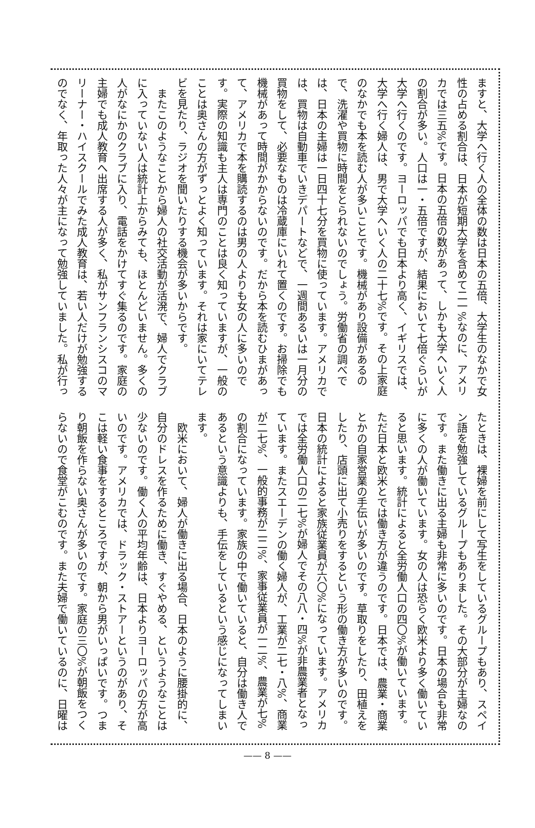ますと、大学へ行く人の全体の数は日本の五倍、大学生のなかで女性の占める割合は、日本が短期大学を含めて二一%なのに、アメリカでは三五%です。日本の五倍の数があって、しかも大学へいく人の割合が多い。人口は一・五倍ですが、結果において七倍ぐらいが大学へ行くのです。ヨーロッパでも日本より高く、イギリスでは、大学へ行く婦人は、男で大学へいく人の二十七%です。その上家庭のなかでも本を読む人が多いことです。機械があり設備があるので、洗濯や買物に時間をとられないのでしょう。労働省の調べでは、日本の主婦は一日四十七分を買物に使っています。アメリカでは、買物は自動車でいきデパートなどで、一週間あるいは一月分の買物をして、必要なものは冷蔵庫にいれて置くのです。お掃除でも機械があって時間がかからないのです。だから本を読むひまがあって、アメリカで本を購読するのは男の人よりも女の人に多いのです。実際の知識も主人は専門のことは良く知っていますが、一般のことは奥さんの方がずっとよく知っています。それは家にいてテレビを見たり、ラジオを聞いたりする機会が多いからです。
　またこのようなことから婦人の社交活動が活溌で、婦人でクラブに入っていない人は統計上からみても、ほとんどいません。多くの人がなにかのクラブに入り、電話をかけてすぐ集るのです。家庭の主婦でも成人教育へ出席する人が多く、私がサンフランシスコのマリーナー・ハイスクールでみた成人教育は、若い人だけが勉強するのでなく、年取った人々が主になって勉強していました。私が行っ
たときは、裸婦を前にして写生をしているグループもあり、スペイン語を勉強しているグループもありました。その大部分が主婦なのです。また働きに出る主婦も非常に多いのです。日本の場合も非常に多くの人が働いています。女の人は恐らく欧米より多く働いていると思います。統計によると全労働人口の四〇%が働いています。ただ日本と欧米とでは働き方が違うのです。日本では、農業・商業とかの自家営業の手伝いが多いのです。草取りをしたり、田植えをしたり、店頭に出て小売りをするという形の働き方が多いのです。日本の統計によると家族従業員が六〇%になっています。アメリカでは全労働人口の二七%が婦人でその八八・四%が非農業者となっています。またスエーデンの働く婦人が、工業が二七・八%、商業が二七%、一般的事務が二二%、家事従業員が一二%、農業が七%の割合になっています。家族の中で働いていると、自分は働き人であるという意識よりも、手伝をしているという感じになってしまいます。
　欧米において、婦人が働きに出る場合、日本のように腰掛的に、自分のドレスを作るために働き、すぐやめる、というようなことは少ないのです。働く人の平均年齢は、日本よりヨーロッパの方が高いのです。アメリカでは、ドラック・ストアーというのがあり、そこは軽い食事をするところですが、朝から男がいっぱいです。つまり朝飯を作らない奥さんが多いのです。家庭の三〇%が朝飯をつくらないので食堂がこむのです。また夫婦で働いているのに、日曜は
—— 8 ——